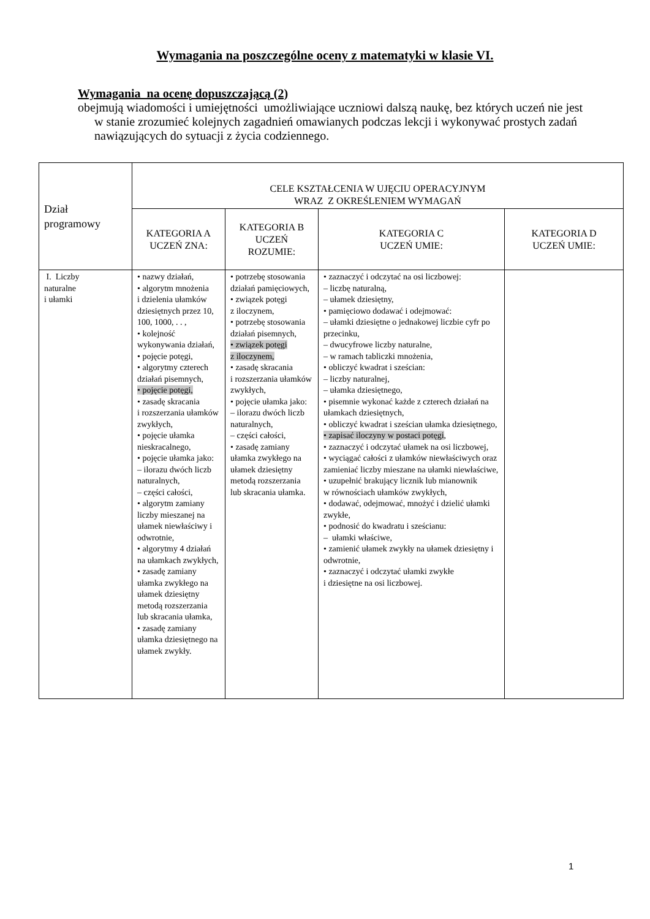Wymagania na poszczególne oceny z matematyki w klasie VI.
Wymagania na ocenę dopuszczającą (2)
obejmują wiadomości i umiejętności umożliwiające uczniowi dalszą naukę, bez których uczeń nie jest w stanie zrozumieć kolejnych zagadnień omawianych podczas lekcji i wykonywać prostych zadań nawiązujących do sytuacji z życia codziennego.
| Dział programowy | CELE KSZTAŁCENIA W UJĘCIU OPERACYJNYM WRAZ Z OKREŚLENIEM WYMAGAŃ | | | |
| | KATEGORIA A UCZEŃ ZNA: | KATEGORIA B UCZEŃ ROZUMIE: | KATEGORIA C UCZEŃ UMIE: | KATEGORIA D UCZEŃ UMIE: |
| I. Liczby naturalne i ułamki | • nazwy działań, • algorytm mnożenia i dzielenia ułamków dziesiętnych przez 10, 100, 1000, . . , • kolejność wykonywania działań, • pojęcie potęgi, • algorytmy czterech działań pisemnych, • pojęcie potęgi, • zasadę skracania i rozszerzania ułamków zwykłych, • pojęcie ułamka nieskracalnego, • pojęcie ułamka jako: – ilorazu dwóch liczb naturalnych, – części całości, • algorytm zamiany liczby mieszanej na ułamek niewłaściwy i odwrotnie, • algorytmy 4 działań na ułamkach zwykłych, • zasadę zamiany ułamka zwykłego na ułamek dziesiętny metodą rozszerzania lub skracania ułamka, • zasadę zamiany ułamka dziesiętnego na ułamek zwykły. | • potrzebę stosowania działań pamięciowych, • związek potęgi z iloczynem, • potrzebę stosowania działań pisemnych, • związek potęgi z iloczynem, • zasadę skracania i rozszerzania ułamków zwykłych, • pojęcie ułamka jako: – ilorazu dwóch liczb naturalnych, – części całości, • zasadę zamiany ułamka zwykłego na ułamek dziesiętny metodą rozszerzania lub skracania ułamka. | • zaznaczyć i odczytać na osi liczbowej: – liczbę naturalną, – ułamek dziesiętny, • pamięciowo dodawać i odejmować: – ułamki dziesiętne o jednakowej liczbie cyfr po przecinku, – dwucyfrowe liczby naturalne, – w ramach tabliczki mnożenia, • obliczyć kwadrat i sześcian: – liczby naturalnej, – ułamka dziesiętnego, • pisemnie wykonać każde z czterech działań na ułamkach dziesiętnych, • obliczyć kwadrat i sześcian ułamka dziesiętnego, • zapisać iloczyny w postaci potęgi , • zaznaczyć i odczytać ułamek na osi liczbowej, • wyciągać całości z ułamków niewłaściwych oraz zamieniać liczby mieszane na ułamki niewłaściwe, • uzupełnić brakujący licznik lub mianownik w równościach ułamków zwykłych, • dodawać, odejmować, mnożyć i dzielić ułamki zwykłe, • podnosić do kwadratu i sześcianu: – ułamki właściwe, • zamienić ułamek zwykły na ułamek dziesiętny i odwrotnie, • zaznaczyć i odczytać ułamki zwykłe i dziesiętne na osi liczbowej. | |
1